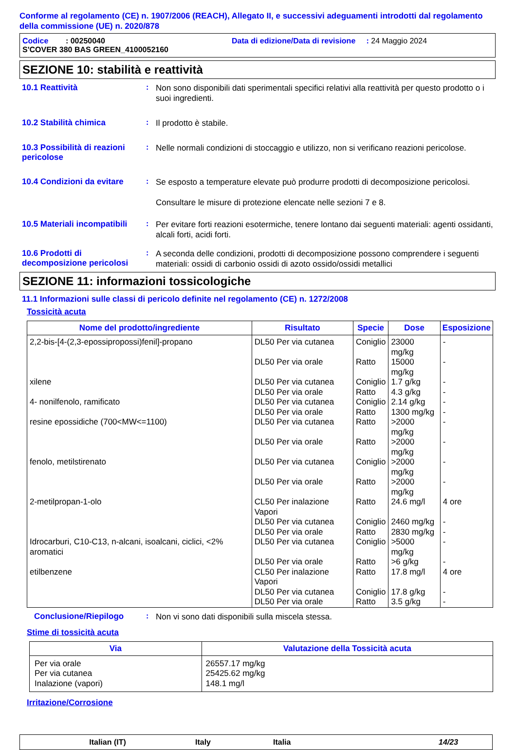Conforme al regolamento (CE) n. 1907/2006 (REACH), Allegato II, e successivi adeguamenti introdotti dal regolamento della commissione (UE) n. 2020/878
Codice : 00250040 Data di edizione/Data di revisione : 24 Maggio 2024
S'COVER 380 BAS GREEN_4100052160
SEZIONE 10: stabilità e reattività
10.1 Reattività :
Non sono disponibili dati sperimentali specifici relativi alla reattività per questo prodotto o i suoi ingredienti.
10.2 Stabilità chimica :
Il prodotto è stabile.
10.3 Possibilità di reazioni pericolose
:
Nelle normali condizioni di stoccaggio e utilizzo, non si verificano reazioni pericolose.
10.4 Condizioni da evitare
:
Se esposto a temperature elevate può produrre prodotti di decomposizione pericolosi.
Consultare le misure di protezione elencate nelle sezioni 7 e 8.
10.5 Materiali incompatibili
:
Per evitare forti reazioni esotermiche, tenere lontano dai seguenti materiali: agenti ossidanti, alcali forti, acidi forti.
10.6 Prodotti di decomposizione pericolosi
:
A seconda delle condizioni, prodotti di decomposizione possono comprendere i seguenti materiali: ossidi di carbonio ossidi di azoto ossido/ossidi metallici
SEZIONE 11: informazioni tossicologiche
11.1 Informazioni sulle classi di pericolo definite nel regolamento (CE) n. 1272/2008
Tossicità acuta
| Nome del prodotto/ingrediente | Risultato | Specie | Dose | Esposizione |
| --- | --- | --- | --- | --- |
| 2,2-bis-[4-(2,3-epossipropossi)fenil]-propano | DL50 Per via cutanea | Coniglio | 23000 mg/kg | - |
| | DL50 Per via orale | Ratto | 15000 mg/kg | - |
| xilene | DL50 Per via cutanea | Coniglio | 1.7 g/kg | - |
| | DL50 Per via orale | Ratto | 4.3 g/kg | - |
| 4- nonilfenolo, ramificato | DL50 Per via cutanea | Coniglio | 2.14 g/kg | - |
| | DL50 Per via orale | Ratto | 1300 mg/kg | - |
| resine epossidiche (700<MW<=1100) | DL50 Per via cutanea | Ratto | >2000 mg/kg | - |
| | DL50 Per via orale | Ratto | >2000 mg/kg | - |
| fenolo, metilstirenato | DL50 Per via cutanea | Coniglio | >2000 mg/kg | - |
| | DL50 Per via orale | Ratto | >2000 mg/kg | - |
| 2-metilpropan-1-olo | CL50 Per inalazione Vapori | Ratto | 24.6 mg/l | 4 ore |
| | DL50 Per via cutanea | Coniglio | 2460 mg/kg | - |
| | DL50 Per via orale | Ratto | 2830 mg/kg | - |
| Idrocarburi, C10-C13, n-alcani, isoalcani, ciclici, <2% aromatici | DL50 Per via cutanea | Coniglio | >5000 mg/kg | - |
| | DL50 Per via orale | Ratto | >6 g/kg | - |
| etilbenzene | CL50 Per inalazione Vapori | Ratto | 17.8 mg/l | 4 ore |
| | DL50 Per via cutanea | Coniglio | 17.8 g/kg | - |
| | DL50 Per via orale | Ratto | 3.5 g/kg | - |
Conclusione/Riepilogo :
Non vi sono dati disponibili sulla miscela stessa.
Stime di tossicità acuta
| Via | Valutazione della Tossicità acuta |
| --- | --- |
| Per via orale Per via cutanea Inalazione (vapori) | 26557.17 mg/kg 25425.62 mg/kg 148.1 mg/l |
Irritazione/Corrosione
Italian (IT) Italy Italia 14/23